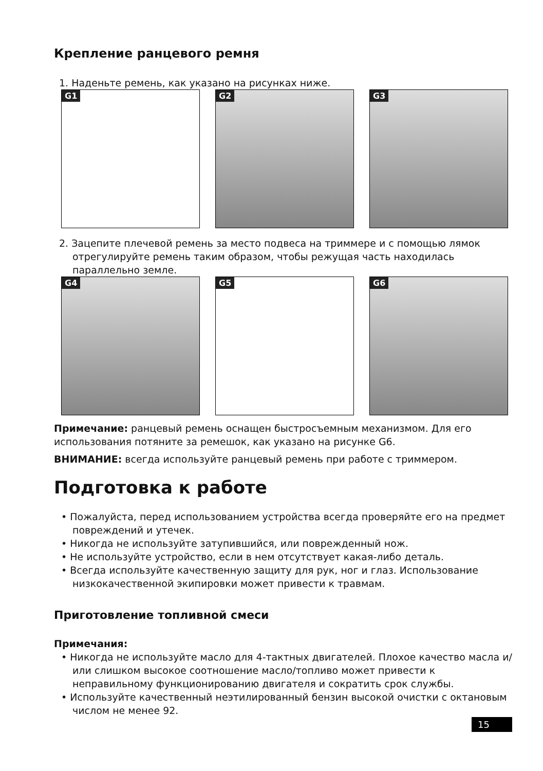Крепление ранцевого ремня
1. Наденьте ремень, как указано на рисунках ниже.
G1
G2
G3
2. Зацепите плечевой ремень за место подвеса на триммере и с помощью лямок отрегулируйте ремень таким образом, чтобы режущая часть находилась параллельно земле.
G4
G5
G6
Примечание: ранцевый ремень оснащен быстросъемным механизмом. Для его использования потяните за ремешок, как указано на рисунке G6.
ВНИМАНИЕ: всегда используйте ранцевый ремень при работе с триммером.
Подготовка к работе
• Пожалуйста, перед использованием устройства всегда проверяйте его на предмет повреждений и утечек.
• Никогда не используйте затупившийся, или поврежденный нож.
• Не используйте устройство, если в нем отсутствует какая-либо деталь.
• Всегда используйте качественную защиту для рук, ног и глаз. Использование низкокачественной экипировки может привести к травмам.
Приготовление топливной смеси
Примечания:
• Никогда не используйте масло для 4-тактных двигателей. Плохое качество масла и/или слишком высокое соотношение масло/топливо может привести к неправильному функционированию двигателя и сократить срок службы.
• Используйте качественный неэтилированный бензин высокой очистки с октановым числом не менее 92.
15